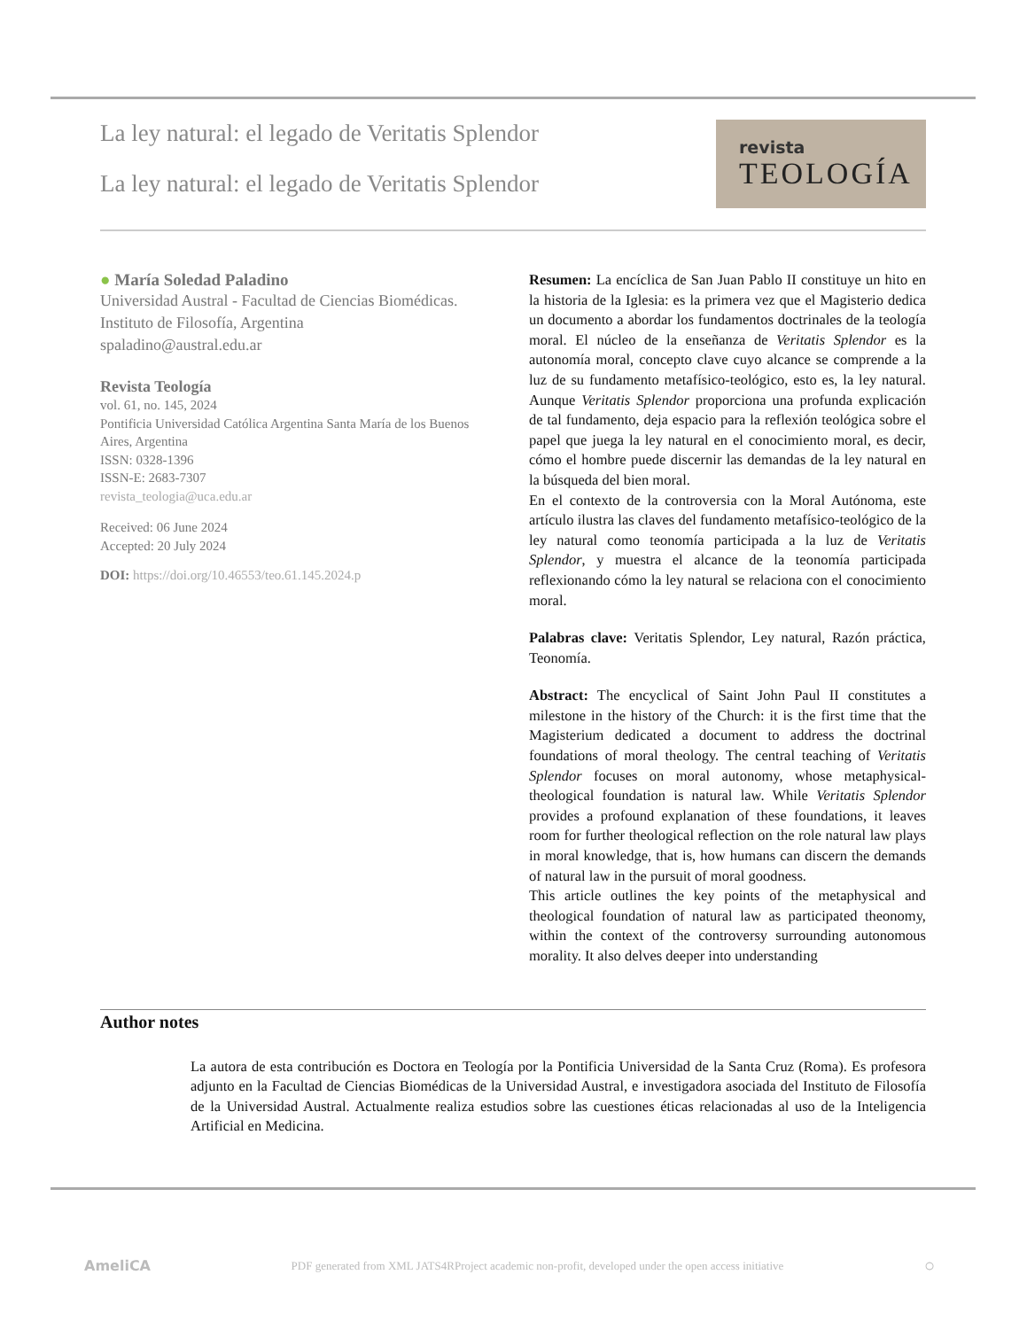La ley natural: el legado de Veritatis Splendor
La ley natural: el legado de Veritatis Splendor
revista
TEOLOGÍA
● María Soledad Paladino
Universidad Austral - Facultad de Ciencias Biomédicas. Instituto de Filosofía, Argentina
spaladino@austral.edu.ar
Revista Teología
vol. 61, no. 145, 2024
Pontificia Universidad Católica Argentina Santa María de los Buenos Aires, Argentina
ISSN: 0328-1396
ISSN-E: 2683-7307
revista_teologia@uca.edu.ar
Received: 06 June 2024
Accepted: 20 July 2024
DOI: https://doi.org/10.46553/teo.61.145.2024.p
Resumen: La encíclica de San Juan Pablo II constituye un hito en la historia de la Iglesia: es la primera vez que el Magisterio dedica un documento a abordar los fundamentos doctrinales de la teología moral. El núcleo de la enseñanza de Veritatis Splendor es la autonomía moral, concepto clave cuyo alcance se comprende a la luz de su fundamento metafísico-teológico, esto es, la ley natural. Aunque Veritatis Splendor proporciona una profunda explicación de tal fundamento, deja espacio para la reflexión teológica sobre el papel que juega la ley natural en el conocimiento moral, es decir, cómo el hombre puede discernir las demandas de la ley natural en la búsqueda del bien moral.
En el contexto de la controversia con la Moral Autónoma, este artículo ilustra las claves del fundamento metafísico-teológico de la ley natural como teonomía participada a la luz de Veritatis Splendor, y muestra el alcance de la teonomía participada reflexionando cómo la ley natural se relaciona con el conocimiento moral.
Palabras clave: Veritatis Splendor, Ley natural, Razón práctica, Teonomía.
Abstract: The encyclical of Saint John Paul II constitutes a milestone in the history of the Church: it is the first time that the Magisterium dedicated a document to address the doctrinal foundations of moral theology. The central teaching of Veritatis Splendor focuses on moral autonomy, whose metaphysical-theological foundation is natural law. While Veritatis Splendor provides a profound explanation of these foundations, it leaves room for further theological reflection on the role natural law plays in moral knowledge, that is, how humans can discern the demands of natural law in the pursuit of moral goodness.
This article outlines the key points of the metaphysical and theological foundation of natural law as participated theonomy, within the context of the controversy surrounding autonomous morality. It also delves deeper into understanding
Author notes
La autora de esta contribución es Doctora en Teología por la Pontificia Universidad de la Santa Cruz (Roma). Es profesora adjunto en la Facultad de Ciencias Biomédicas de la Universidad Austral, e investigadora asociada del Instituto de Filosofía de la Universidad Austral. Actualmente realiza estudios sobre las cuestiones éticas relacionadas al uso de la Inteligencia Artificial en Medicina.
AmeliCA PDF generated from XML JATS4RProject academic non-profit, developed under the open access initiative ○